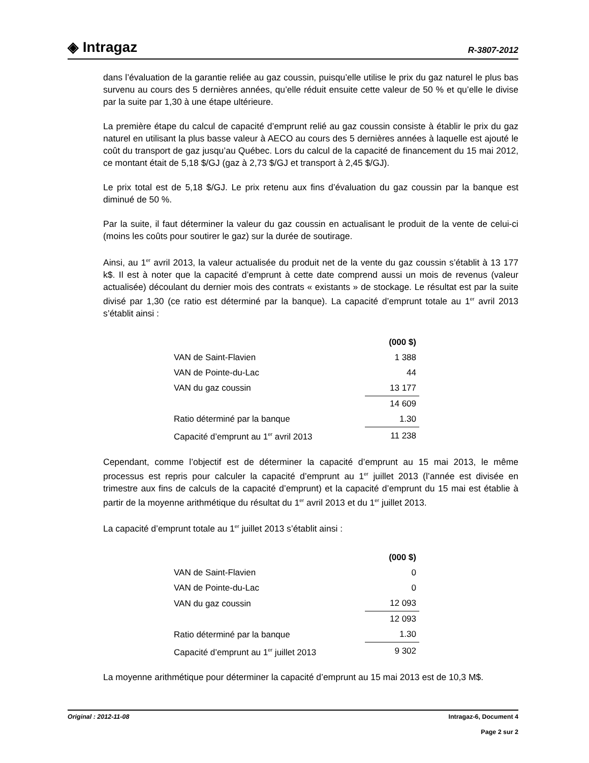◈ Intragaz
R-3807-2012
dans l’évaluation de la garantie reliée au gaz coussin, puisqu’elle utilise le prix du gaz naturel le plus bas survenu au cours des 5 dernières années, qu’elle réduit ensuite cette valeur de 50 % et qu’elle le divise par la suite par 1,30 à une étape ultérieure.
La première étape du calcul de capacité d’emprunt relié au gaz coussin consiste à établir le prix du gaz naturel en utilisant la plus basse valeur à AECO au cours des 5 dernières années à laquelle est ajouté le coût du transport de gaz jusqu’au Québec. Lors du calcul de la capacité de financement du 15 mai 2012, ce montant était de 5,18 $/GJ (gaz à 2,73 $/GJ et transport à 2,45 $/GJ).
Le prix total est de 5,18 $/GJ. Le prix retenu aux fins d’évaluation du gaz coussin par la banque est diminué de 50 %.
Par la suite, il faut déterminer la valeur du gaz coussin en actualisant le produit de la vente de celui-ci (moins les coûts pour soutirer le gaz) sur la durée de soutirage.
Ainsi, au 1<sup>er</sup> avril 2013, la valeur actualisée du produit net de la vente du gaz coussin s’établit à 13 177 k$. Il est à noter que la capacité d’emprunt à cette date comprend aussi un mois de revenus (valeur actualisée) découlant du dernier mois des contrats « existants » de stockage. Le résultat est par la suite divisé par 1,30 (ce ratio est déterminé par la banque). La capacité d’emprunt totale au 1<sup>er</sup> avril 2013 s’établit ainsi :
| | (000 $) |
| VAN de Saint-Flavien | 1 388 |
| VAN de Pointe-du-Lac | 44 |
| VAN du gaz coussin | 13 177 |
| | 14 609 |
| Ratio déterminé par la banque | 1.30 |
| Capacité d’emprunt au 1<sup>er</sup> avril 2013 | 11 238 |
Cependant, comme l’objectif est de déterminer la capacité d’emprunt au 15 mai 2013, le même processus est repris pour calculer la capacité d’emprunt au 1<sup>er</sup> juillet 2013 (l’année est divisée en trimestre aux fins de calculs de la capacité d’emprunt) et la capacité d’emprunt du 15 mai est établie à partir de la moyenne arithmétique du résultat du 1<sup>er</sup> avril 2013 et du 1<sup>er</sup> juillet 2013.
La capacité d’emprunt totale au 1<sup>er</sup> juillet 2013 s’établit ainsi :
| | (000 $) |
| VAN de Saint-Flavien | 0 |
| VAN de Pointe-du-Lac | 0 |
| VAN du gaz coussin | 12 093 |
| | 12 093 |
| Ratio déterminé par la banque | 1.30 |
| Capacité d’emprunt au 1<sup>er</sup> juillet 2013 | 9 302 |
La moyenne arithmétique pour déterminer la capacité d’emprunt au 15 mai 2013 est de 10,3 M$.
Original : 2012-11-08 Intragaz-6, Document 4
Page 2 sur 2